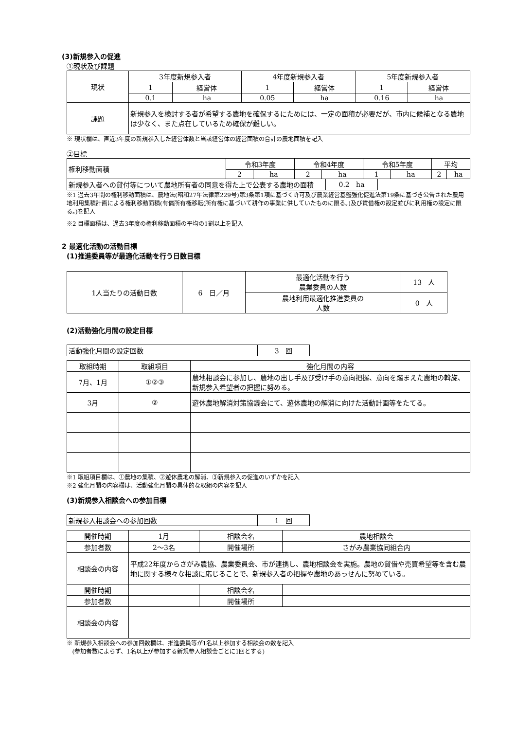(3)新規参入の促進
①現状及び課題
| 現状 | 3年度新規参入者 | | 4年度新規参入者 | | 5年度新規参入者 | |
| | 1 | 経営体 | 1 | 経営体 | 1 | 経営体 |
| | 0.1 | ha | 0.05 | ha | 0.16 | ha |
| 課題 | 新規参入を検討する者が希望する農地を確保するにためには、一定の面積が必要だが、市内に候補となる農地は少なく、また点在しているため確保が難しい。 | | | | | |
※ 現状欄は、直近3年度の新規参入した経営体数と当該経営体の経営面積の合計の農地面積を記入
②目標
| 権利移動面積 | 令和3年度 | | 令和4年度 | | 令和5年度 | | 平均 | |
| | 2 | ha | 2 | ha | 1 | ha | 2 | ha |
| 新規参入者への貸付等について農地所有者の同意を得た上で公表する農地の面積 | 0.2 ha |
※1 過去3年間の権利移動面積は、農地法(昭和27年法律第229号)第3条第1項に基づく許可及び農業経営基盤強化促進法第19条に基づき公告された農用地利用集積計画による権利移動面積(有償所有権移転(所有権に基づいて耕作の事業に供していたものに限る。)及び賃借権の設定並びに利用権の設定に限る。)を記入
※2 目標面積は、過去3年度の権利移動面積の平均の1割以上を記入
2 最適化活動の活動目標
(1)推進委員等が最適化活動を行う日数目標
| 1人当たりの活動日数 | 6 日／月 | 最適化活動を行う 農業委員の人数 | 13 人 |
| | | 農地利用最適化推進委員の 人数 | 0 人 |
(2)活動強化月間の設定目標
| 活動強化月間の設定回数 | 3 回 |
| 取組時期 | 取組項目 | 強化月間の内容 |
| --- | --- | --- |
| 7月、1月 | ①②③ | 農地相談会に参加し、農地の出し手及び受け手の意向把握、意向を踏まえた農地の斡旋、新規参入希望者の把握に努める。 |
| 3月 | ② | 遊休農地解消対策協議会にて、遊休農地の解消に向けた活動計画等をたてる。 |
※1 取組項目欄は、①農地の集積、②遊休農地の解消、③新規参入の促進のいずかを記入
※2 強化月間の内容欄は、活動強化月間の具体的な取組の内容を記入
(3)新規参入相談会への参加目標
| 新規参入相談会への参加回数 | 1 回 |
| 開催時期 | 1月 | 相談会名 | 農地相談会 |
| 参加者数 | 2～3名 | 開催場所 | さがみ農業協同組合内 |
| 相談会の内容 | 平成22年度からさがみ農協、農業委員会、市が連携し、農地相談会を実施。農地の貸借や売買希望等を含む農地に関する様々な相談に応じることで、新規参入者の把握や農地のあっせんに努めている。 | | |
| 開催時期 | | 相談会名 | |
| 参加者数 | | 開催場所 | |
| 相談会の内容 | | | |
※ 新規参入相談会への参加回数欄は、推進委員等が1名以上参加する相談会の数を記入
(参加者数によらず、1名以上が参加する新規参入相談会ごとに1回とする)